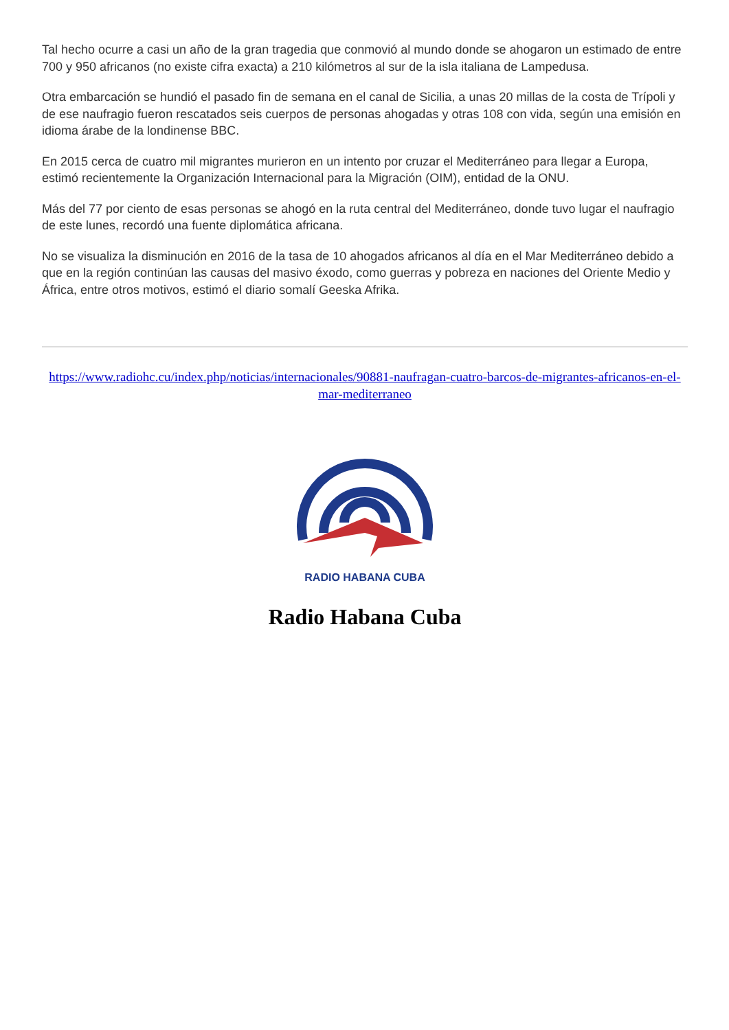Tal hecho ocurre a casi un año de la gran tragedia que conmovió al mundo donde se ahogaron un estimado de entre 700 y 950 africanos (no existe cifra exacta) a 210 kilómetros al sur de la isla italiana de Lampedusa.
Otra embarcación se hundió el pasado fin de semana en el canal de Sicilia, a unas 20 millas de la costa de Trípoli y de ese naufragio fueron rescatados seis cuerpos de personas ahogadas y otras 108 con vida, según una emisión en idioma árabe de la londinense BBC.
En 2015 cerca de cuatro mil migrantes murieron en un intento por cruzar el Mediterráneo para llegar a Europa, estimó recientemente la Organización Internacional para la Migración (OIM), entidad de la ONU.
Más del 77 por ciento de esas personas se ahogó en la ruta central del Mediterráneo, donde tuvo lugar el naufragio de este lunes, recordó una fuente diplomática africana.
No se visualiza la disminución en 2016 de la tasa de 10 ahogados africanos al día en el Mar Mediterráneo debido a que en la región continúan las causas del masivo éxodo, como guerras y pobreza en naciones del Oriente Medio y África, entre otros motivos, estimó el diario somalí Geeska Afrika.
https://www.radiohc.cu/index.php/noticias/internacionales/90881-naufragan-cuatro-barcos-de-migrantes-africanos-en-el-mar-mediterraneo
RADIO HABANA CUBA
Radio Habana Cuba